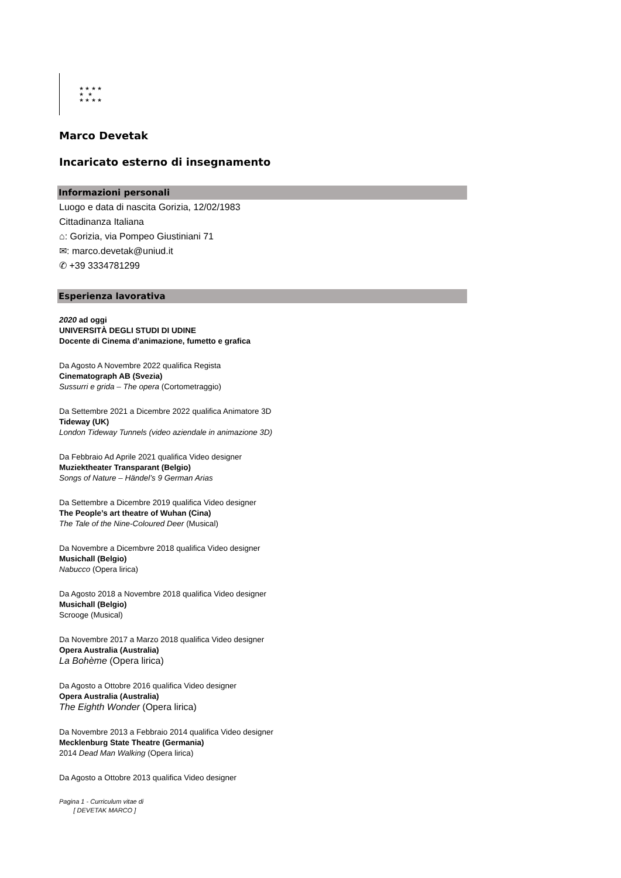★ ★ ★ ★
★ ★
★ ★ ★ ★
Marco Devetak
Incaricato esterno di insegnamento
Informazioni personali
Luogo e data di nascita Gorizia, 12/02/1983
Cittadinanza Italiana
⌂: Gorizia, via Pompeo Giustiniani 71
✉: marco.devetak@uniud.it
✆ +39 3334781299
Esperienza lavorativa
2020 ad oggi
UNIVERSITÀ DEGLI STUDI DI UDINE
Docente di Cinema d’animazione, fumetto e grafica
Da Agosto A Novembre 2022 qualifica Regista
Cinematograph AB (Svezia)
Sussurri e grida – The opera (Cortometraggio)
Da Settembre 2021 a Dicembre 2022 qualifica Animatore 3D
Tideway (UK)
London Tideway Tunnels (video aziendale in animazione 3D)
Da Febbraio Ad Aprile 2021 qualifica Video designer
Muziektheater Transparant (Belgio)
Songs of Nature – Händel’s 9 German Arias
Da Settembre a Dicembre 2019 qualifica Video designer
The People’s art theatre of Wuhan (Cina)
The Tale of the Nine-Coloured Deer (Musical)
Da Novembre a Dicembvre 2018 qualifica Video designer
Musichall (Belgio)
Nabucco (Opera lirica)
Da Agosto 2018 a Novembre 2018 qualifica Video designer
Musichall (Belgio)
Scrooge (Musical)
Da Novembre 2017 a Marzo 2018 qualifica Video designer
Opera Australia (Australia)
La Bohème (Opera lirica)
Da Agosto a Ottobre 2016 qualifica Video designer
Opera Australia (Australia)
The Eighth Wonder (Opera lirica)
Da Novembre 2013 a Febbraio 2014 qualifica Video designer
Mecklenburg State Theatre (Germania)
2014 Dead Man Walking (Opera lirica)
Da Agosto a Ottobre 2013 qualifica Video designer
Pagina 1 - Curriculum vitae di
[ DEVETAK MARCO ]